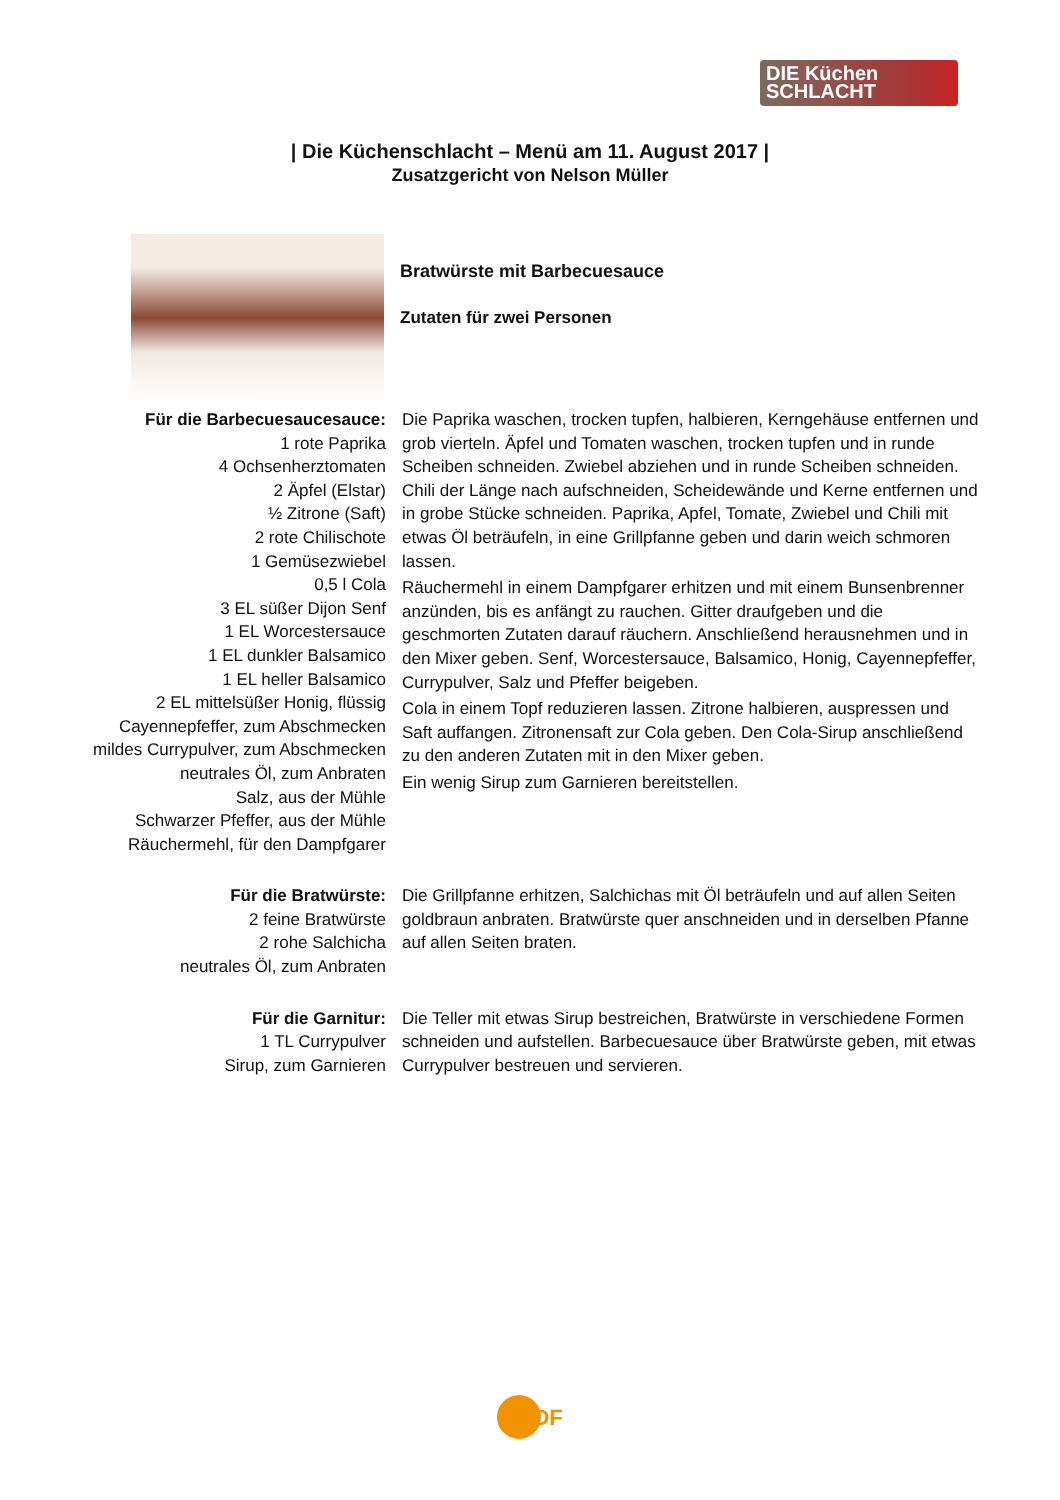DIE Küchen
SCHLACHT
| Die Küchenschlacht – Menü am 11. August 2017 |
Zusatzgericht von Nelson Müller
Bratwürste mit Barbecuesauce
Zutaten für zwei Personen
Für die Barbecuesaucesauce:
1 rote Paprika
4 Ochsenherztomaten
2 Äpfel (Elstar)
½ Zitrone (Saft)
2 rote Chilischote
1 Gemüsezwiebel
0,5 l Cola
3 EL süßer Dijon Senf
1 EL Worcestersauce
1 EL dunkler Balsamico
1 EL heller Balsamico
2 EL mittelsüßer Honig, flüssig
Cayennepfeffer, zum Abschmecken
mildes Currypulver, zum Abschmecken
neutrales Öl, zum Anbraten
Salz, aus der Mühle
Schwarzer Pfeffer, aus der Mühle
Räuchermehl, für den Dampfgarer
Die Paprika waschen, trocken tupfen, halbieren, Kerngehäuse entfernen und grob vierteln. Äpfel und Tomaten waschen, trocken tupfen und in runde Scheiben schneiden. Zwiebel abziehen und in runde Scheiben schneiden. Chili der Länge nach aufschneiden, Scheidewände und Kerne entfernen und in grobe Stücke schneiden. Paprika, Apfel, Tomate, Zwiebel und Chili mit etwas Öl beträufeln, in eine Grillpfanne geben und darin weich schmoren lassen.
Räuchermehl in einem Dampfgarer erhitzen und mit einem Bunsenbrenner anzünden, bis es anfängt zu rauchen. Gitter draufgeben und die geschmorten Zutaten darauf räuchern. Anschließend herausnehmen und in den Mixer geben. Senf, Worcestersauce, Balsamico, Honig, Cayennepfeffer, Currypulver, Salz und Pfeffer beigeben.
Cola in einem Topf reduzieren lassen. Zitrone halbieren, auspressen und Saft auffangen. Zitronensaft zur Cola geben. Den Cola-Sirup anschließend zu den anderen Zutaten mit in den Mixer geben.
Ein wenig Sirup zum Garnieren bereitstellen.
Für die Bratwürste:
2 feine Bratwürste
2 rohe Salchicha
neutrales Öl, zum Anbraten
Die Grillpfanne erhitzen, Salchichas mit Öl beträufeln und auf allen Seiten goldbraun anbraten. Bratwürste quer anschneiden und in derselben Pfanne auf allen Seiten braten.
Für die Garnitur:
1 TL Currypulver
Sirup, zum Garnieren
Die Teller mit etwas Sirup bestreichen, Bratwürste in verschiedene Formen schneiden und aufstellen. Barbecuesauce über Bratwürste geben, mit etwas Currypulver bestreuen und servieren.
ZDF